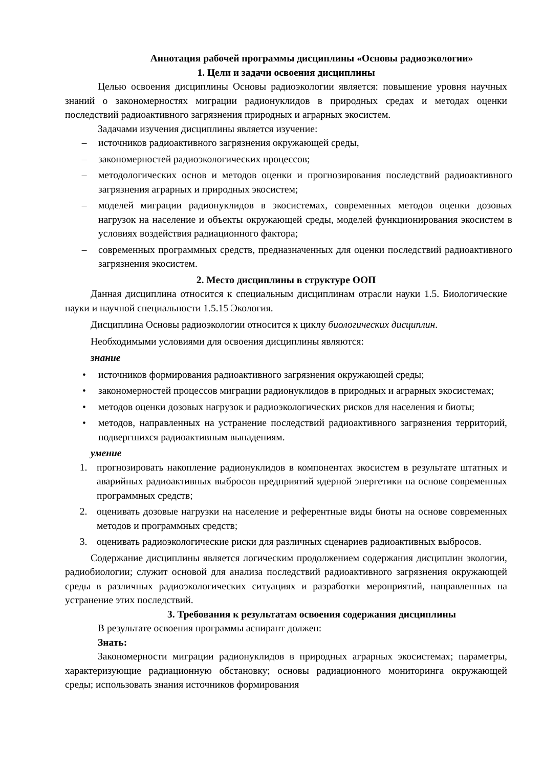Аннотация рабочей программы дисциплины «Основы радиоэкологии»
1. Цели и задачи освоения дисциплины
Целью освоения дисциплины Основы радиоэкологии является: повышение уровня научных знаний о закономерностях миграции радионуклидов в природных средах и методах оценки последствий радиоактивного загрязнения природных и аграрных экосистем.
Задачами изучения дисциплины является изучение:
– источников радиоактивного загрязнения окружающей среды,
– закономерностей радиоэкологических процессов;
– методологических основ и методов оценки и прогнозирования последствий радиоактивного загрязнения аграрных и природных экосистем;
– моделей миграции радионуклидов в экосистемах, современных методов оценки дозовых нагрузок на население и объекты окружающей среды, моделей функционирования экосистем в условиях воздействия радиационного фактора;
– современных программных средств, предназначенных для оценки последствий радиоактивного загрязнения экосистем.
2. Место дисциплины в структуре ООП
Данная дисциплина относится к специальным дисциплинам отрасли науки 1.5. Биологические науки и научной специальности 1.5.15 Экология.
Дисциплина Основы радиоэкологии относится к циклу биологических дисциплин.
Необходимыми условиями для освоения дисциплины являются:
знание
• источников формирования радиоактивного загрязнения окружающей среды;
• закономерностей процессов миграции радионуклидов в природных и аграрных экосистемах;
• методов оценки дозовых нагрузок и радиоэкологических рисков для населения и биоты;
• методов, направленных на устранение последствий радиоактивного загрязнения территорий, подвергшихся радиоактивным выпадениям.
умение
1. прогнозировать накопление радионуклидов в компонентах экосистем в результате штатных и аварийных радиоактивных выбросов предприятий ядерной энергетики на основе современных программных средств;
2. оценивать дозовые нагрузки на население и референтные виды биоты на основе современных методов и программных средств;
3. оценивать радиоэкологические риски для различных сценариев радиоактивных выбросов.
Содержание дисциплины является логическим продолжением содержания дисциплин экологии, радиобиологии; служит основой для анализа последствий радиоактивного загрязнения окружающей среды в различных радиоэкологических ситуациях и разработки мероприятий, направленных на устранение этих последствий.
3. Требования к результатам освоения содержания дисциплины
В результате освоения программы аспирант должен:
Знать:
Закономерности миграции радионуклидов в природных аграрных экосистемах; параметры, характеризующие радиационную обстановку; основы радиационного мониторинга окружающей среды; использовать знания источников формирования